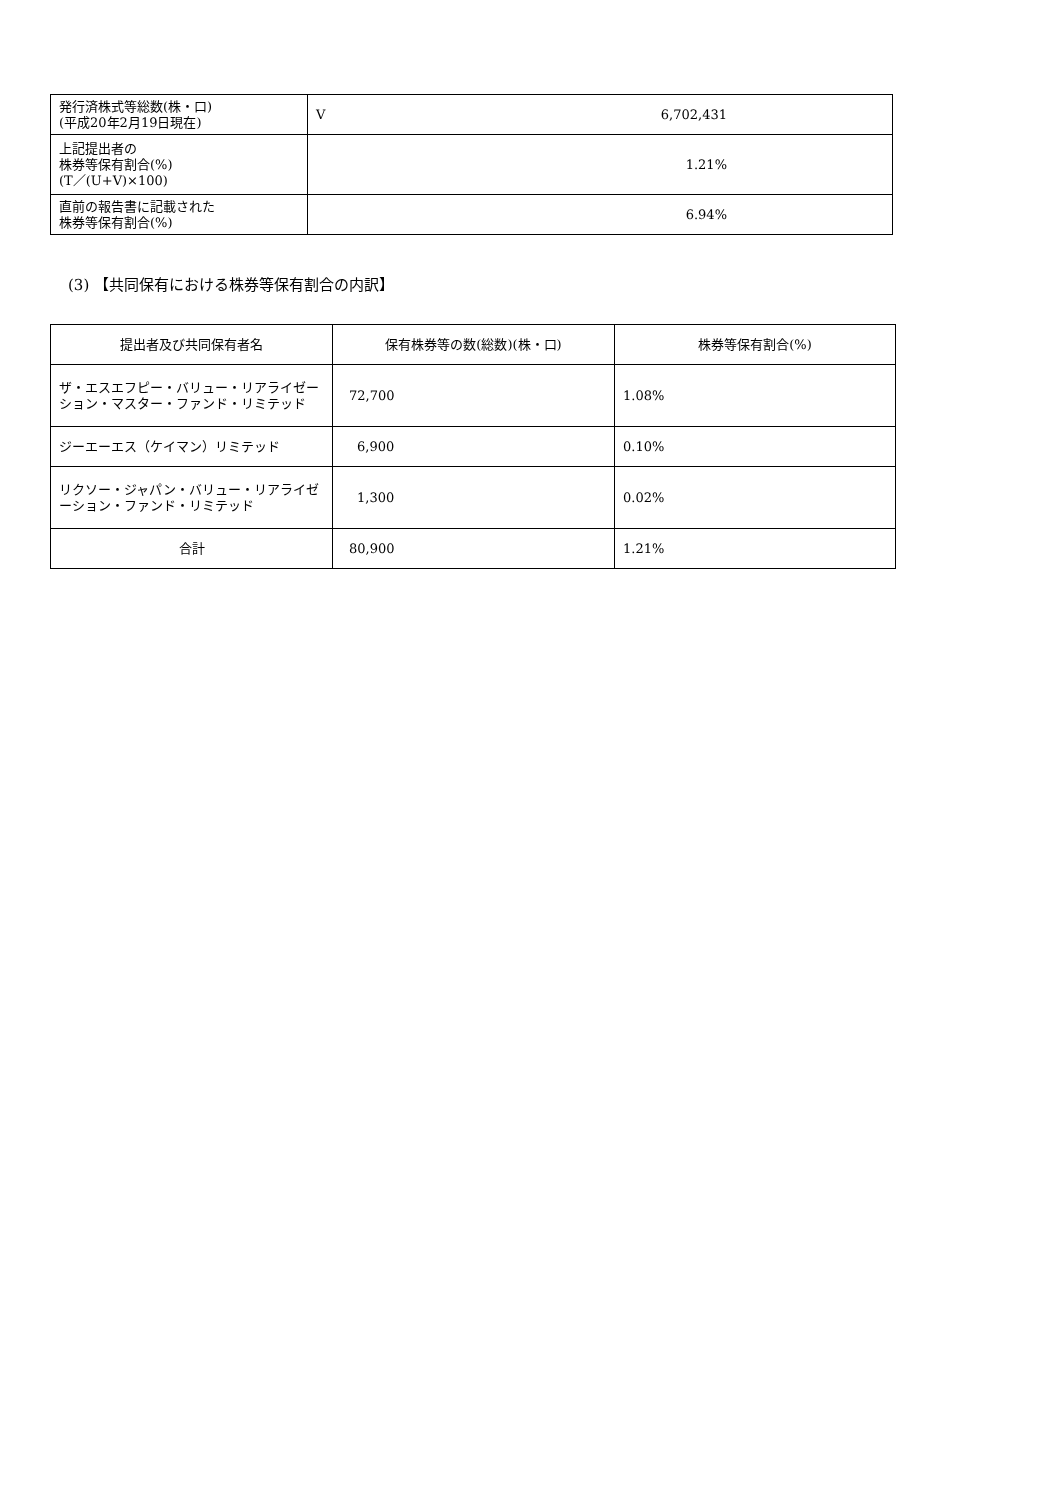| 発行済株式等総数(株・口) (平成20年2月19日現在) | V | 6,702,431 |
| 上記提出者の 株券等保有割合(%) (T／(U+V)×100) | 1.21% | |
| 直前の報告書に記載された 株券等保有割合(%) | 6.94% | |
(3) 【共同保有における株券等保有割合の内訳】
| 提出者及び共同保有者名 | 保有株券等の数(総数)(株・口) | 株券等保有割合(%) |
| --- | --- | --- |
| ザ・エスエフピー・バリュー・リアライゼーション・マスター・ファンド・リミテッド | 72,700 | 1.08% |
| ジーエーエス（ケイマン）リミテッド | 6,900 | 0.10% |
| リクソー・ジャパン・バリュー・リアライゼーション・ファンド・リミテッド | 1,300 | 0.02% |
| 合計 | 80,900 | 1.21% |